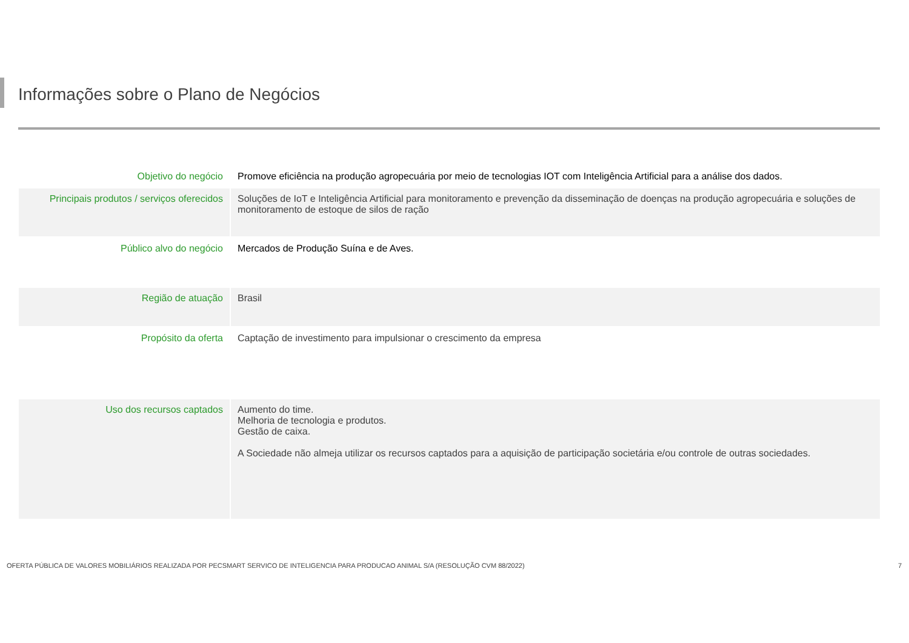Informações sobre o Plano de Negócios
| Objetivo do negócio | Promove eficiência na produção agropecuária por meio de tecnologias IOT com Inteligência Artificial para a análise dos dados. |
| Principais produtos / serviços oferecidos | Soluções de IoT e Inteligência Artificial para monitoramento e prevenção da disseminação de doenças na produção agropecuária e soluções de monitoramento de estoque de silos de ração |
| Público alvo do negócio | Mercados de Produção Suína e de Aves. |
| Região de atuação | Brasil |
| Propósito da oferta | Captação de investimento para impulsionar o crescimento da empresa |
| Uso dos recursos captados | Aumento do time. Melhoria de tecnologia e produtos. Gestão de caixa. A Sociedade não almeja utilizar os recursos captados para a aquisição de participação societária e/ou controle de outras sociedades. |
OFERTA PÚBLICA DE VALORES MOBILIÁRIOS REALIZADA POR PECSMART SERVICO DE INTELIGENCIA PARA PRODUCAO ANIMAL S/A (RESOLUÇÃO CVM 88/2022) 7